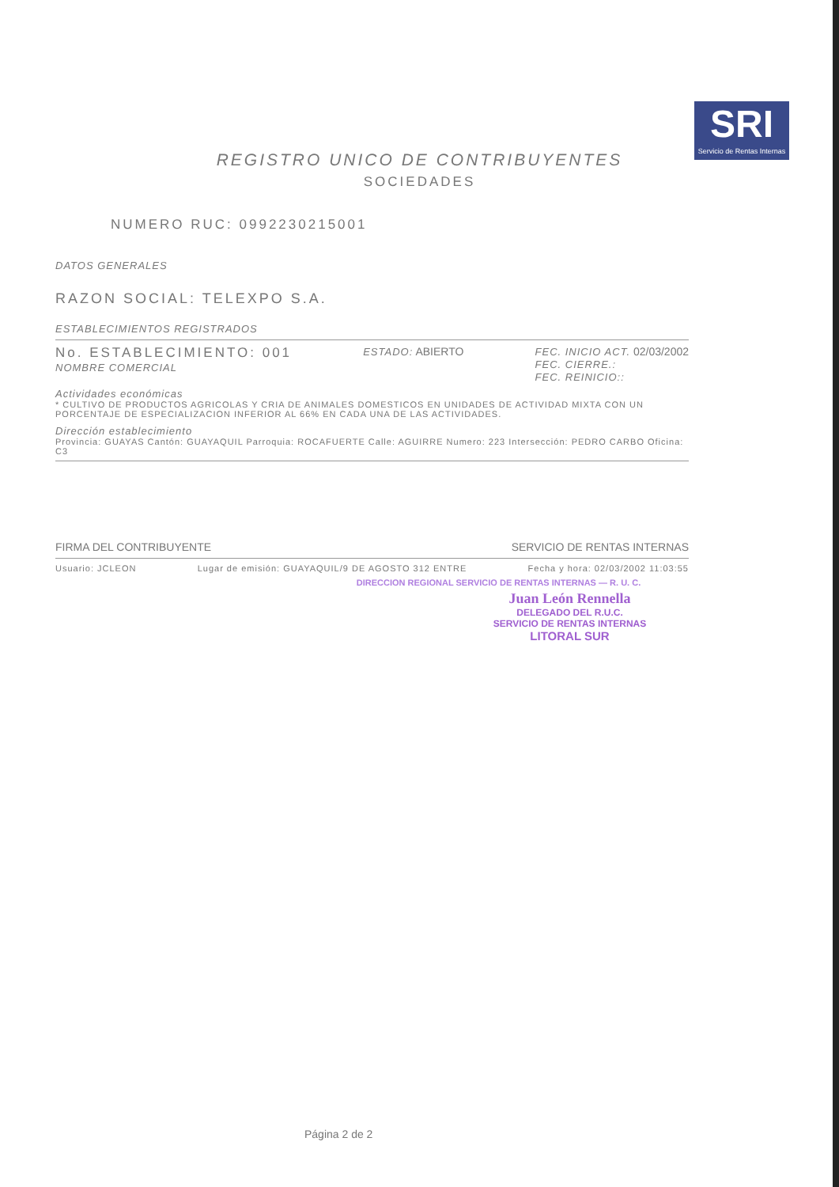SRI
Servicio de Rentas Internas
REGISTRO UNICO DE CONTRIBUYENTES
SOCIEDADES
NUMERO RUC: 0992230215001
DATOS GENERALES
RAZON SOCIAL: TELEXPO S.A.
ESTABLECIMIENTOS REGISTRADOS
No. ESTABLECIMIENTO: 001
NOMBRE COMERCIAL
ESTADO: ABIERTO FEC. INICIO ACT. 02/03/2002
FEC. CIERRE.:
FEC. REINICIO::
Actividades económicas
* CULTIVO DE PRODUCTOS AGRICOLAS Y CRIA DE ANIMALES DOMESTICOS EN UNIDADES DE ACTIVIDAD MIXTA CON UN PORCENTAJE DE ESPECIALIZACION INFERIOR AL 66% EN CADA UNA DE LAS ACTIVIDADES.
Dirección establecimiento
Provincia: GUAYAS Cantón: GUAYAQUIL Parroquia: ROCAFUERTE Calle: AGUIRRE Numero: 223 Intersección: PEDRO CARBO Oficina: C3
FIRMA DEL CONTRIBUYENTE SERVICIO DE RENTAS INTERNAS
Usuario: JCLEON Lugar de emisión: GUAYAQUIL/9 DE AGOSTO 312 ENTRE
Fecha y hora: 02/03/2002 11:03:55
DIRECCION REGIONAL SERVICIO DE RENTAS INTERNAS — R. U. C.
Juan León Rennella
DELEGADO DEL R.U.C.
SERVICIO DE RENTAS INTERNAS
LITORAL SUR
Página 2 de 2